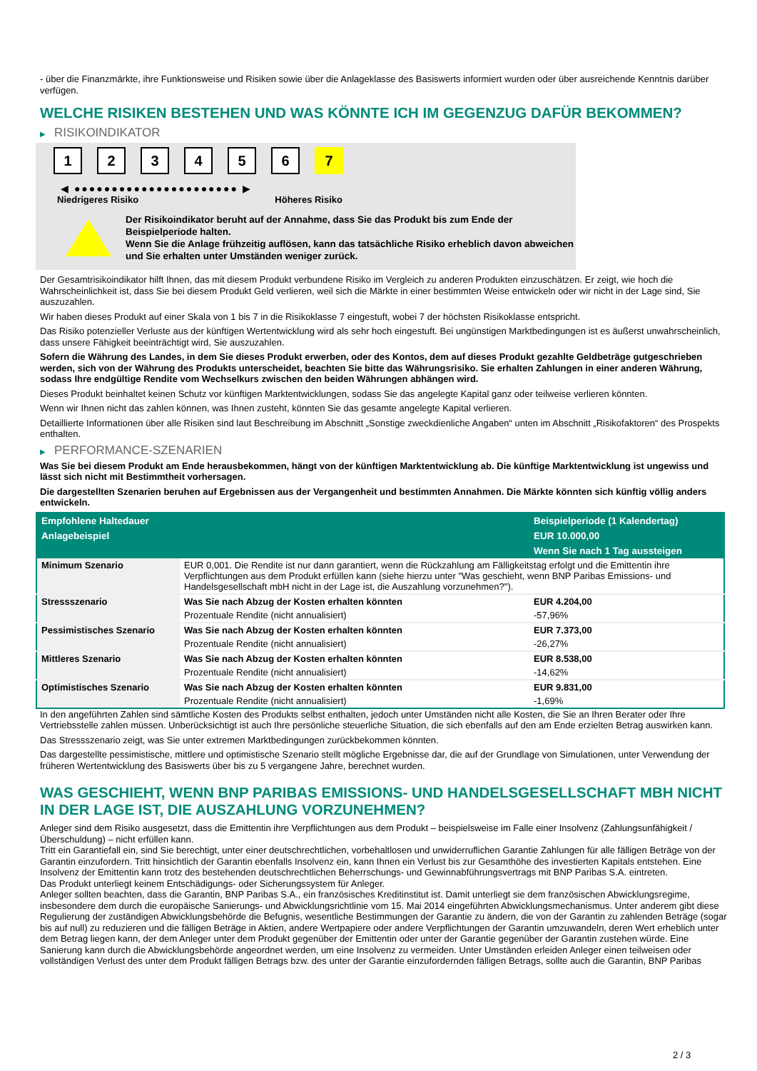- über die Finanzmärkte, ihre Funktionsweise und Risiken sowie über die Anlageklasse des Basiswerts informiert wurden oder über ausreichende Kenntnis darüber verfügen.
WELCHE RISIKEN BESTEHEN UND WAS KÖNNTE ICH IM GEGENZUG DAFÜR BEKOMMEN?
▶ RISIKOINDIKATOR
1 2 3 4 5 6 7
◀ ●●●●●●●●●●●●●●●●●●●●●● ▶
Niedrigeres Risiko Höheres Risiko
Der Risikoindikator beruht auf der Annahme, dass Sie das Produkt bis zum Ende der Beispielperiode halten.
Wenn Sie die Anlage frühzeitig auflösen, kann das tatsächliche Risiko erheblich davon abweichen und Sie erhalten unter Umständen weniger zurück.
Der Gesamtrisikoindikator hilft Ihnen, das mit diesem Produkt verbundene Risiko im Vergleich zu anderen Produkten einzuschätzen. Er zeigt, wie hoch die Wahrscheinlichkeit ist, dass Sie bei diesem Produkt Geld verlieren, weil sich die Märkte in einer bestimmten Weise entwickeln oder wir nicht in der Lage sind, Sie auszuzahlen.
Wir haben dieses Produkt auf einer Skala von 1 bis 7 in die Risikoklasse 7 eingestuft, wobei 7 der höchsten Risikoklasse entspricht.
Das Risiko potenzieller Verluste aus der künftigen Wertentwicklung wird als sehr hoch eingestuft. Bei ungünstigen Marktbedingungen ist es äußerst unwahrscheinlich, dass unsere Fähigkeit beeinträchtigt wird, Sie auszuzahlen.
Sofern die Währung des Landes, in dem Sie dieses Produkt erwerben, oder des Kontos, dem auf dieses Produkt gezahlte Geldbeträge gutgeschrieben werden, sich von der Währung des Produkts unterscheidet, beachten Sie bitte das Währungsrisiko. Sie erhalten Zahlungen in einer anderen Währung, sodass Ihre endgültige Rendite vom Wechselkurs zwischen den beiden Währungen abhängen wird.
Dieses Produkt beinhaltet keinen Schutz vor künftigen Marktentwicklungen, sodass Sie das angelegte Kapital ganz oder teilweise verlieren könnten.
Wenn wir Ihnen nicht das zahlen können, was Ihnen zusteht, könnten Sie das gesamte angelegte Kapital verlieren.
Detaillierte Informationen über alle Risiken sind laut Beschreibung im Abschnitt „Sonstige zweckdienliche Angaben“ unten im Abschnitt „Risikofaktoren“ des Prospekts enthalten.
▶ PERFORMANCE-SZENARIEN
Was Sie bei diesem Produkt am Ende herausbekommen, hängt von der künftigen Marktentwicklung ab. Die künftige Marktentwicklung ist ungewiss und lässt sich nicht mit Bestimmtheit vorhersagen.
Die dargestellten Szenarien beruhen auf Ergebnissen aus der Vergangenheit und bestimmten Annahmen. Die Märkte könnten sich künftig völlig anders entwickeln.
| Empfohlene Haltedauer | | Beispielperiode (1 Kalendertag) |
| --- | --- | --- |
| Anlagebeispiel | | EUR 10.000,00 |
| | | Wenn Sie nach 1 Tag aussteigen |
| Minimum Szenario | EUR 0,001. Die Rendite ist nur dann garantiert, wenn die Rückzahlung am Fälligkeitstag erfolgt und die Emittentin ihre Verpflichtungen aus dem Produkt erfüllen kann (siehe hierzu unter "Was geschieht, wenn BNP Paribas Emissions- und Handelsgesellschaft mbH nicht in der Lage ist, die Auszahlung vorzunehmen?"). | |
| Stressszenario | Was Sie nach Abzug der Kosten erhalten könnten | EUR 4.204,00 |
| | Prozentuale Rendite (nicht annualisiert) | -57,96% |
| Pessimistisches Szenario | Was Sie nach Abzug der Kosten erhalten könnten | EUR 7.373,00 |
| | Prozentuale Rendite (nicht annualisiert) | -26,27% |
| Mittleres Szenario | Was Sie nach Abzug der Kosten erhalten könnten | EUR 8.538,00 |
| | Prozentuale Rendite (nicht annualisiert) | -14,62% |
| Optimistisches Szenario | Was Sie nach Abzug der Kosten erhalten könnten | EUR 9.831,00 |
| | Prozentuale Rendite (nicht annualisiert) | -1,69% |
In den angeführten Zahlen sind sämtliche Kosten des Produkts selbst enthalten, jedoch unter Umständen nicht alle Kosten, die Sie an Ihren Berater oder Ihre Vertriebsstelle zahlen müssen. Unberücksichtigt ist auch Ihre persönliche steuerliche Situation, die sich ebenfalls auf den am Ende erzielten Betrag auswirken kann.
Das Stressszenario zeigt, was Sie unter extremen Marktbedingungen zurückbekommen könnten.
Das dargestellte pessimistische, mittlere und optimistische Szenario stellt mögliche Ergebnisse dar, die auf der Grundlage von Simulationen, unter Verwendung der früheren Wertentwicklung des Basiswerts über bis zu 5 vergangene Jahre, berechnet wurden.
WAS GESCHIEHT, WENN BNP PARIBAS EMISSIONS- UND HANDELSGESELLSCHAFT MBH NICHT IN DER LAGE IST, DIE AUSZAHLUNG VORZUNEHMEN?
Anleger sind dem Risiko ausgesetzt, dass die Emittentin ihre Verpflichtungen aus dem Produkt – beispielsweise im Falle einer Insolvenz (Zahlungsunfähigkeit / Überschuldung) – nicht erfüllen kann.
Tritt ein Garantiefall ein, sind Sie berechtigt, unter einer deutschrechtlichen, vorbehaltlosen und unwiderruflichen Garantie Zahlungen für alle fälligen Beträge von der Garantin einzufordern. Tritt hinsichtlich der Garantin ebenfalls Insolvenz ein, kann Ihnen ein Verlust bis zur Gesamthöhe des investierten Kapitals entstehen. Eine Insolvenz der Emittentin kann trotz des bestehenden deutschrechtlichen Beherrschungs- und Gewinnabführungsvertrags mit BNP Paribas S.A. eintreten.
Das Produkt unterliegt keinem Entschädigungs- oder Sicherungssystem für Anleger.
Anleger sollten beachten, dass die Garantin, BNP Paribas S.A., ein französisches Kreditinstitut ist. Damit unterliegt sie dem französischen Abwicklungsregime, insbesondere dem durch die europäische Sanierungs- und Abwicklungsrichtlinie vom 15. Mai 2014 eingeführten Abwicklungsmechanismus. Unter anderem gibt diese Regulierung der zuständigen Abwicklungsbehörde die Befugnis, wesentliche Bestimmungen der Garantie zu ändern, die von der Garantin zu zahlenden Beträge (sogar bis auf null) zu reduzieren und die fälligen Beträge in Aktien, andere Wertpapiere oder andere Verpflichtungen der Garantin umzuwandeln, deren Wert erheblich unter dem Betrag liegen kann, der dem Anleger unter dem Produkt gegenüber der Emittentin oder unter der Garantie gegenüber der Garantin zustehen würde. Eine Sanierung kann durch die Abwicklungsbehörde angeordnet werden, um eine Insolvenz zu vermeiden. Unter Umständen erleiden Anleger einen teilweisen oder vollständigen Verlust des unter dem Produkt fälligen Betrags bzw. des unter der Garantie einzufordernden fälligen Betrags, sollte auch die Garantin, BNP Paribas
2 / 3